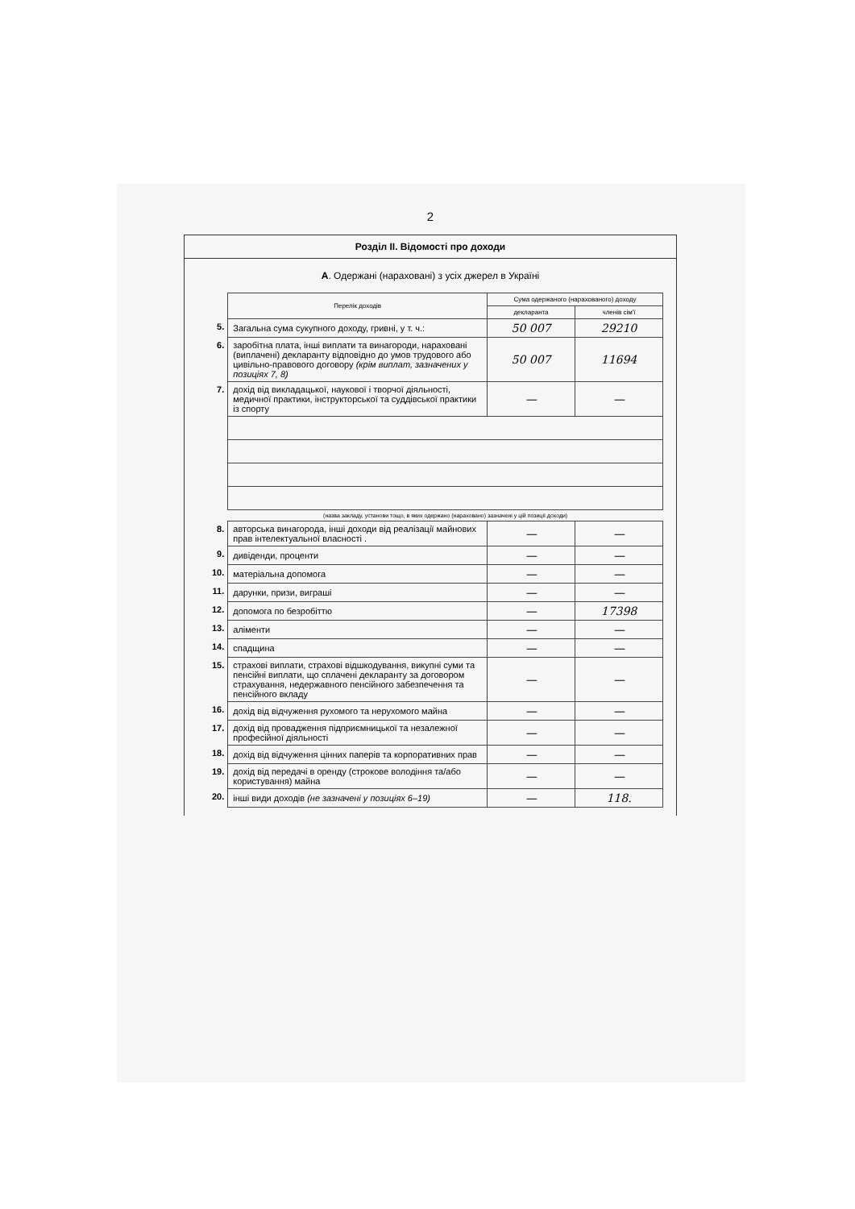2
Розділ ІІ. Відомості про доходи
А. Одержані (нараховані) з усіх джерел в Україні
| | Перелік доходів | Сума одержаного (нарахованого) доходу | |
| | | декларанта | членів сім'ї |
| 5. | Загальна сума сукупного доходу, гривні, у т. ч.: | 50 007 | 29210 |
| 6. | заробітна плата, інші виплати та винагороди, нараховані (виплачені) декларанту відповідно до умов трудового або цивільно-правового договору (крім виплат, зазначених у позиціях 7, 8) | 50 007 | 11694 |
| 7. | дохід від викладацької, наукової і творчої діяльності, медичної практики, інструкторської та суддівської практики із спорту | — | — |
| | (назва закладу, установи тощо, в яких одержано (нараховано) зазначені у цій позиції доходи) | | |
| 8. | авторська винагорода, інші доходи від реалізації майнових прав інтелектуальної власності . | — | — |
| 9. | дивіденди, проценти | — | — |
| 10. | матеріальна допомога | — | — |
| 11. | дарунки, призи, виграші | — | — |
| 12. | допомога по безробіттю | — | 17398 |
| 13. | аліменти | — | — |
| 14. | спадщина | — | — |
| 15. | страхові виплати, страхові відшкодування, викупні суми та пенсійні виплати, що сплачені декларанту за договором страхування, недержавного пенсійного забезпечення та пенсійного вкладу | — | — |
| 16. | дохід від відчуження рухомого та нерухомого майна | — | — |
| 17. | дохід від провадження підприємницької та незалежної професійної діяльності | — | — |
| 18. | дохід від відчуження цінних паперів та корпоративних прав | — | — |
| 19. | дохід від передачі в оренду (строкове володіння та/або користування) майна | — | — |
| 20. | інші види доходів (не зазначені у позиціях 6–19) | — | 118. |